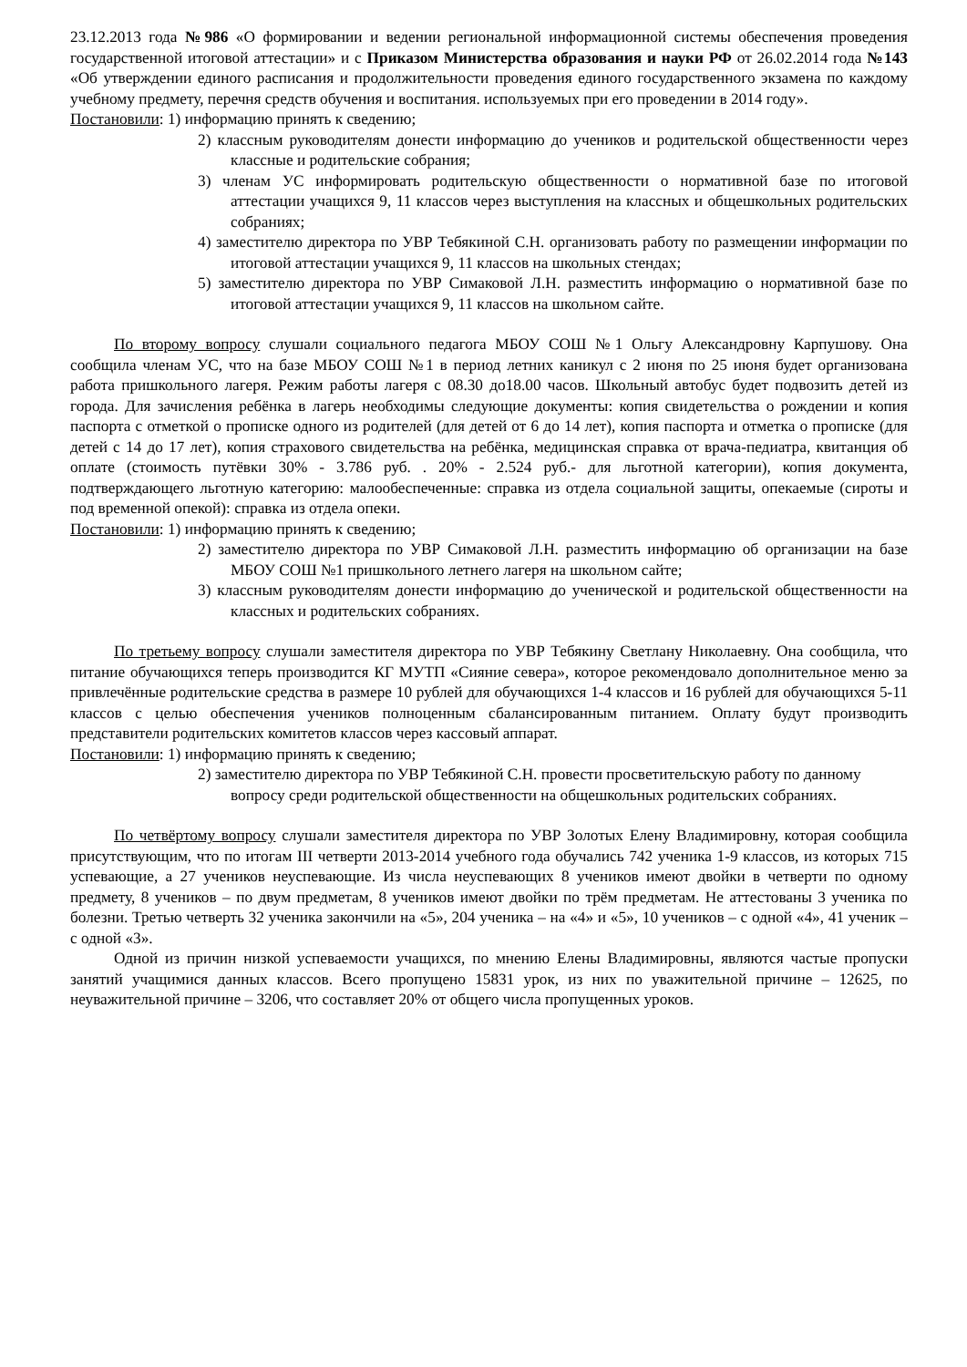23.12.2013 года №986 «О формировании и ведении региональной информационной системы обеспечения проведения государственной итоговой аттестации» и с Приказом Министерства образования и науки РФ от 26.02.2014 года №143 «Об утверждении единого расписания и продолжительности проведения единого государственного экзамена по каждому учебному предмету, перечня средств обучения и воспитания. используемых при его проведении в 2014 году».
Постановили: 1) информацию принять к сведению;
2) классным руководителям донести информацию до учеников и родительской общественности через классные и родительские собрания;
3) членам УС информировать родительскую общественности о нормативной базе по итоговой аттестации учащихся 9, 11 классов через выступления на классных и общешкольных родительских собраниях;
4) заместителю директора по УВР Тебякиной С.Н. организовать работу по размещении информации по итоговой аттестации учащихся 9, 11 классов на школьных стендах;
5) заместителю директора по УВР Симаковой Л.Н. разместить информацию о нормативной базе по итоговой аттестации учащихся 9, 11 классов на школьном сайте.
По второму вопросу слушали социального педагога МБОУ СОШ №1 Ольгу Александровну Карпушову. Она сообщила членам УС, что на базе МБОУ СОШ №1 в период летних каникул с 2 июня по 25 июня будет организована работа пришкольного лагеря. Режим работы лагеря с 08.30 до18.00 часов. Школьный автобус будет подвозить детей из города. Для зачисления ребёнка в лагерь необходимы следующие документы: копия свидетельства о рождении и копия паспорта с отметкой о прописке одного из родителей (для детей от 6 до 14 лет), копия паспорта и отметка о прописке (для детей с 14 до 17 лет), копия страхового свидетельства на ребёнка, медицинская справка от врача-педиатра, квитанция об оплате (стоимость путёвки 30% - 3.786 руб. . 20% - 2.524 руб.- для льготной категории), копия документа, подтверждающего льготную категорию: малообеспеченные: справка из отдела социальной защиты, опекаемые (сироты и под временной опекой): справка из отдела опеки.
Постановили: 1) информацию принять к сведению;
2) заместителю директора по УВР Симаковой Л.Н. разместить информацию об организации на базе МБОУ СОШ №1 пришкольного летнего лагеря на школьном сайте;
3) классным руководителям донести информацию до ученической и родительской общественности на классных и родительских собраниях.
По третьему вопросу слушали заместителя директора по УВР Тебякину Светлану Николаевну. Она сообщила, что питание обучающихся теперь производится КГ МУТП «Сияние севера», которое рекомендовало дополнительное меню за привлечённые родительские средства в размере 10 рублей для обучающихся 1-4 классов и 16 рублей для обучающихся 5-11 классов с целью обеспечения учеников полноценным сбалансированным питанием. Оплату будут производить представители родительских комитетов классов через кассовый аппарат.
Постановили: 1) информацию принять к сведению;
2) заместителю директора по УВР Тебякиной С.Н. провести просветительскую работу по данному вопросу среди родительской общественности на общешкольных родительских собраниях.
По четвёртому вопросу слушали заместителя директора по УВР Золотых Елену Владимировну, которая сообщила присутствующим, что по итогам III четверти 2013-2014 учебного года обучались 742 ученика 1-9 классов, из которых 715 успевающие, а 27 учеников неуспевающие. Из числа неуспевающих 8 учеников имеют двойки в четверти по одному предмету, 8 учеников – по двум предметам, 8 учеников имеют двойки по трём предметам. Не аттестованы 3 ученика по болезни. Третью четверть 32 ученика закончили на «5», 204 ученика – на «4» и «5», 10 учеников – с одной «4», 41 ученик – с одной «3».
Одной из причин низкой успеваемости учащихся, по мнению Елены Владимировны, являются частые пропуски занятий учащимися данных классов. Всего пропущено 15831 урок, из них по уважительной причине – 12625, по неуважительной причине – 3206, что составляет 20% от общего числа пропущенных уроков.